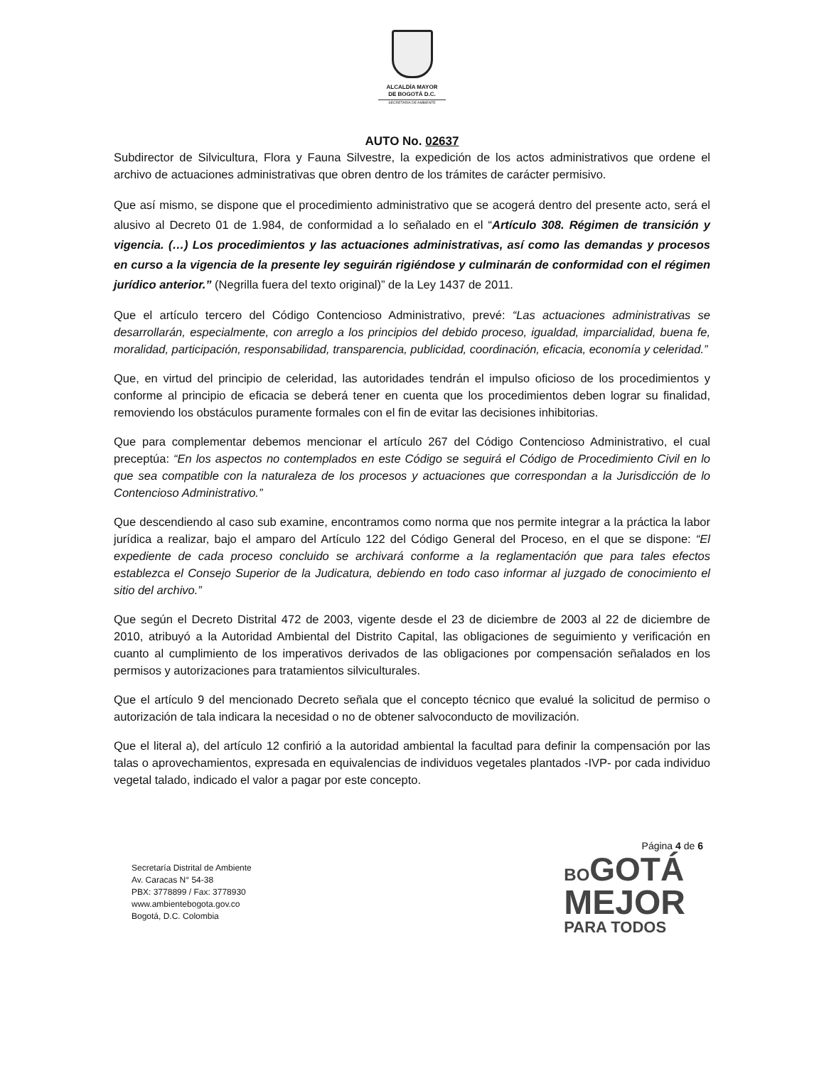ALCALDÍA MAYOR
DE BOGOTÁ D.C.
SECRETARÍA DE AMBIENTE
AUTO No. 02637
Subdirector de Silvicultura, Flora y Fauna Silvestre, la expedición de los actos administrativos que ordene el archivo de actuaciones administrativas que obren dentro de los trámites de carácter permisivo.
Que así mismo, se dispone que el procedimiento administrativo que se acogerá dentro del presente acto, será el alusivo al Decreto 01 de 1.984, de conformidad a lo señalado en el “Artículo 308. Régimen de transición y vigencia. (…) Los procedimientos y las actuaciones administrativas, así como las demandas y procesos en curso a la vigencia de la presente ley seguirán rigiéndose y culminarán de conformidad con el régimen jurídico anterior.” (Negrilla fuera del texto original)” de la Ley 1437 de 2011.
Que el artículo tercero del Código Contencioso Administrativo, prevé: “Las actuaciones administrativas se desarrollarán, especialmente, con arreglo a los principios del debido proceso, igualdad, imparcialidad, buena fe, moralidad, participación, responsabilidad, transparencia, publicidad, coordinación, eficacia, economía y celeridad.”
Que, en virtud del principio de celeridad, las autoridades tendrán el impulso oficioso de los procedimientos y conforme al principio de eficacia se deberá tener en cuenta que los procedimientos deben lograr su finalidad, removiendo los obstáculos puramente formales con el fin de evitar las decisiones inhibitorias.
Que para complementar debemos mencionar el artículo 267 del Código Contencioso Administrativo, el cual preceptúa: “En los aspectos no contemplados en este Código se seguirá el Código de Procedimiento Civil en lo que sea compatible con la naturaleza de los procesos y actuaciones que correspondan a la Jurisdicción de lo Contencioso Administrativo.”
Que descendiendo al caso sub examine, encontramos como norma que nos permite integrar a la práctica la labor jurídica a realizar, bajo el amparo del Artículo 122 del Código General del Proceso, en el que se dispone: “El expediente de cada proceso concluido se archivará conforme a la reglamentación que para tales efectos establezca el Consejo Superior de la Judicatura, debiendo en todo caso informar al juzgado de conocimiento el sitio del archivo.”
Que según el Decreto Distrital 472 de 2003, vigente desde el 23 de diciembre de 2003 al 22 de diciembre de 2010, atribuyó a la Autoridad Ambiental del Distrito Capital, las obligaciones de seguimiento y verificación en cuanto al cumplimiento de los imperativos derivados de las obligaciones por compensación señalados en los permisos y autorizaciones para tratamientos silviculturales.
Que el artículo 9 del mencionado Decreto señala que el concepto técnico que evalué la solicitud de permiso o autorización de tala indicara la necesidad o no de obtener salvoconducto de movilización.
Que el literal a), del artículo 12 confirió a la autoridad ambiental la facultad para definir la compensación por las talas o aprovechamientos, expresada en equivalencias de individuos vegetales plantados -IVP- por cada individuo vegetal talado, indicado el valor a pagar por este concepto.
Página 4 de 6
Secretaría Distrital de Ambiente
Av. Caracas N° 54-38
PBX: 3778899 / Fax: 3778930
www.ambientebogota.gov.co
Bogotá, D.C. Colombia
BO GOTÁ
MEJOR
PARA TODOS